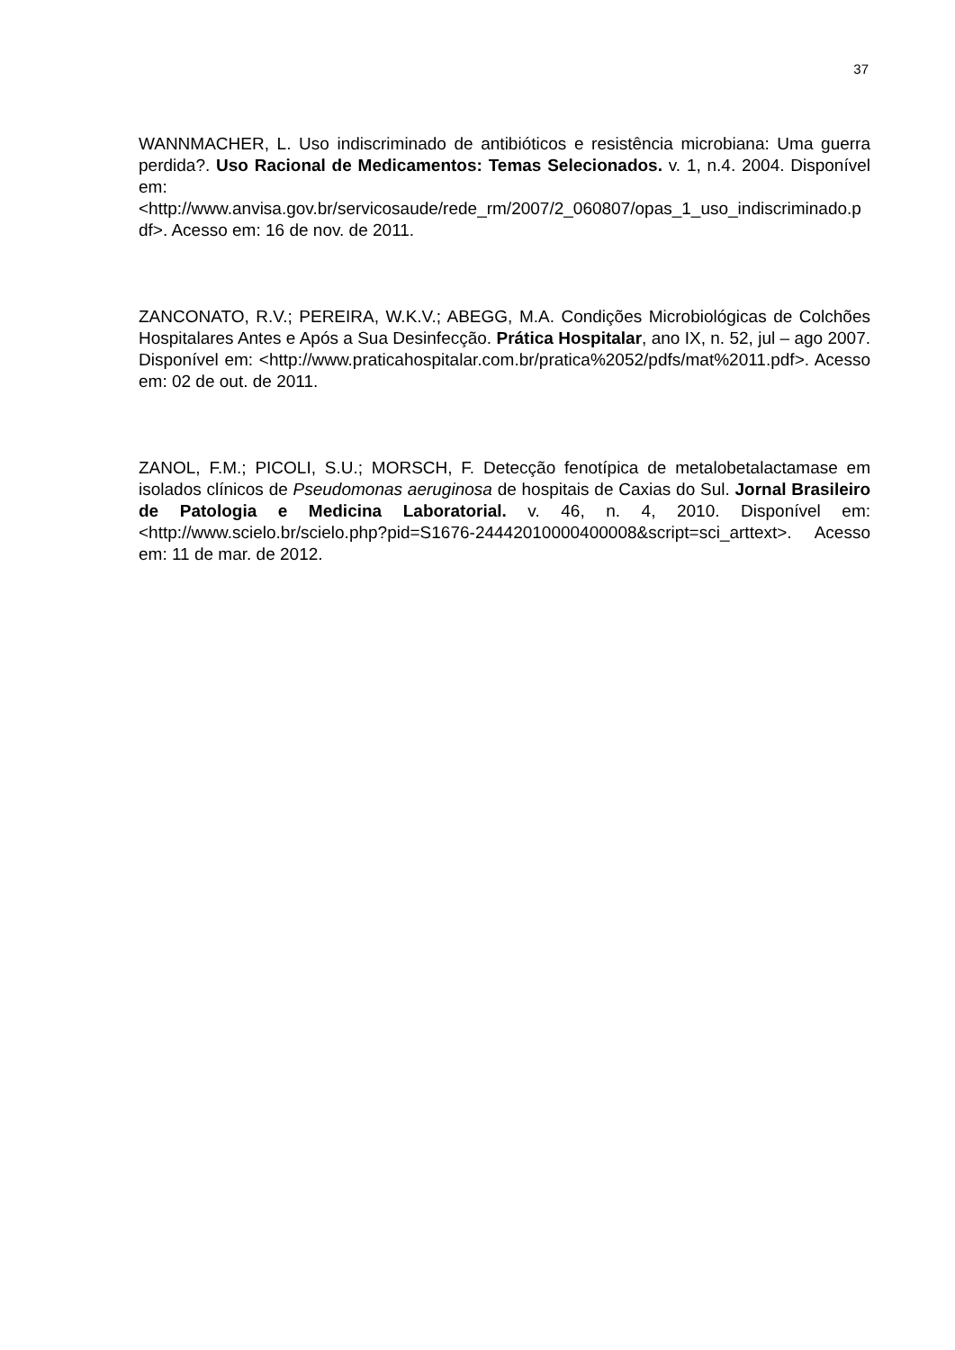37
WANNMACHER, L. Uso indiscriminado de antibióticos e resistência microbiana: Uma guerra perdida?. Uso Racional de Medicamentos: Temas Selecionados. v. 1, n.4. 2004. Disponível em: <http://www.anvisa.gov.br/servicosaude/rede_rm/2007/2_060807/opas_1_uso_indiscriminado.pdf>. Acesso em: 16 de nov. de 2011.
ZANCONATO, R.V.; PEREIRA, W.K.V.; ABEGG, M.A. Condições Microbiológicas de Colchões Hospitalares Antes e Após a Sua Desinfecção. Prática Hospitalar, ano IX, n. 52, jul – ago 2007. Disponível em: <http://www.praticahospitalar.com.br/pratica%2052/pdfs/mat%2011.pdf>. Acesso em: 02 de out. de 2011.
ZANOL, F.M.; PICOLI, S.U.; MORSCH, F. Detecção fenotípica de metalobetalactamase em isolados clínicos de Pseudomonas aeruginosa de hospitais de Caxias do Sul. Jornal Brasileiro de Patologia e Medicina Laboratorial. v. 46, n. 4, 2010. Disponível em: <http://www.scielo.br/scielo.php?pid=S1676-24442010000400008&script=sci_arttext>. Acesso em: 11 de mar. de 2012.